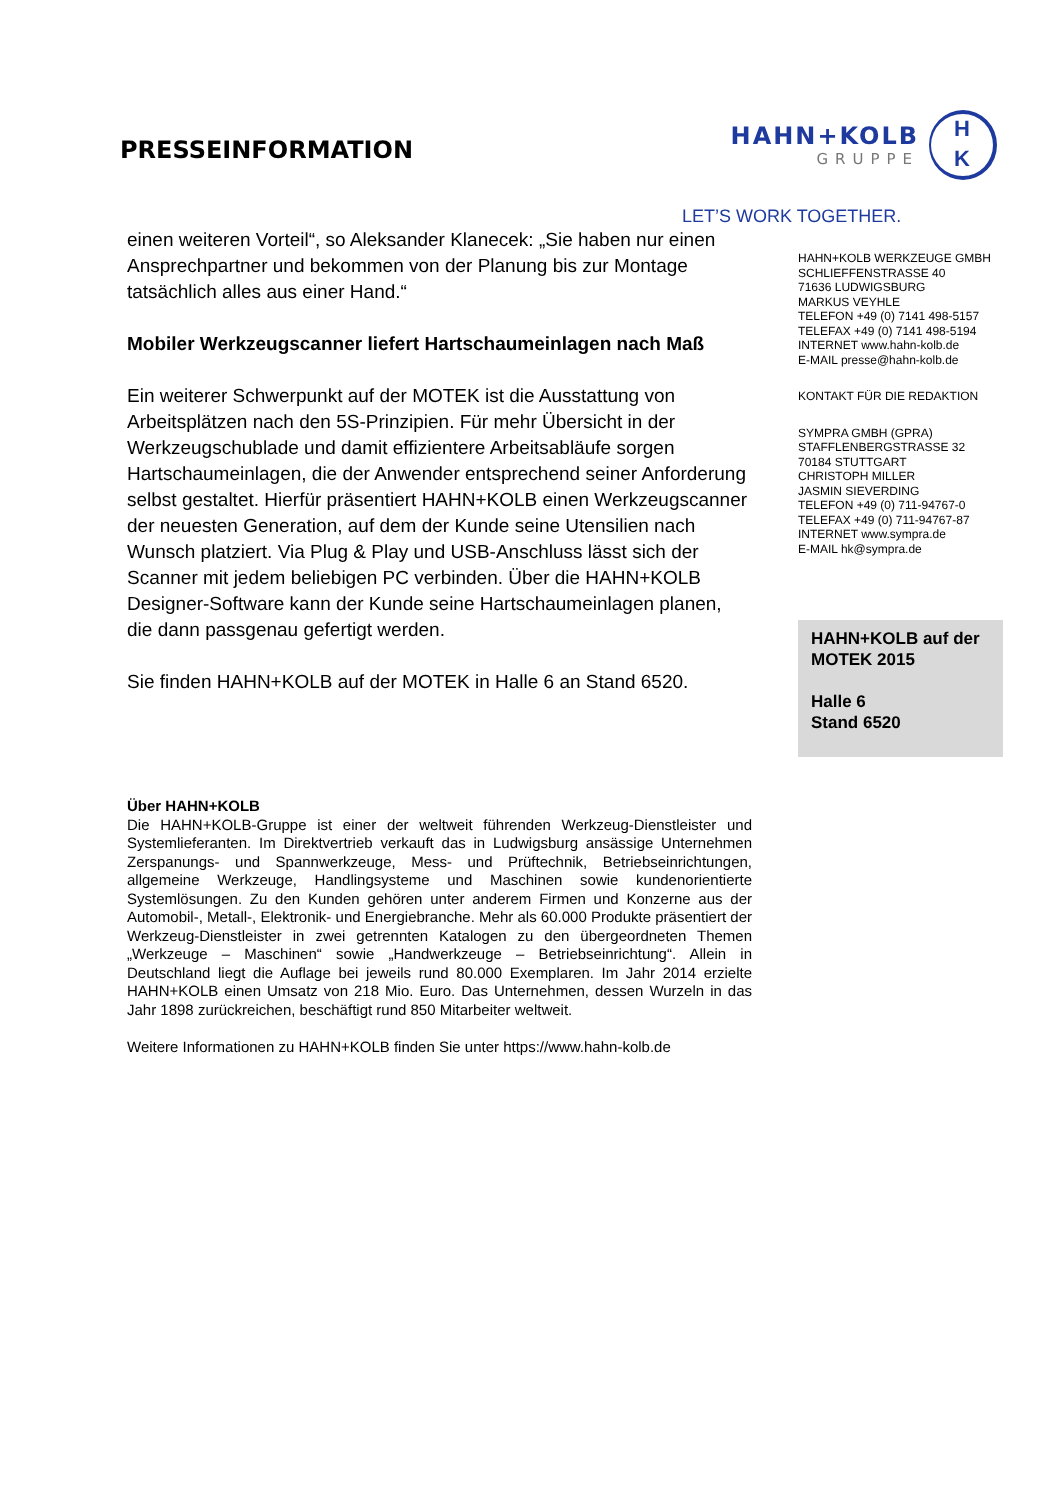PRESSEINFORMATION
HAHN+KOLB
GRUPPE
H
K
LET’S WORK TOGETHER.
einen weiteren Vorteil“, so Aleksander Klanecek: „Sie haben nur einen Ansprechpartner und bekommen von der Planung bis zur Montage tatsächlich alles aus einer Hand.“
Mobiler Werkzeugscanner liefert Hartschaumeinlagen nach Maß
Ein weiterer Schwerpunkt auf der MOTEK ist die Ausstattung von Arbeitsplätzen nach den 5S-Prinzipien. Für mehr Übersicht in der Werkzeugschublade und damit effizientere Arbeitsabläufe sorgen Hartschaumeinlagen, die der Anwender entsprechend seiner Anforderung selbst gestaltet. Hierfür präsentiert HAHN+KOLB einen Werkzeugscanner der neuesten Generation, auf dem der Kunde seine Utensilien nach Wunsch platziert. Via Plug & Play und USB-Anschluss lässt sich der Scanner mit jedem beliebigen PC verbinden. Über die HAHN+KOLB Designer-Software kann der Kunde seine Hartschaumeinlagen planen, die dann passgenau gefertigt werden.
Sie finden HAHN+KOLB auf der MOTEK in Halle 6 an Stand 6520.
HAHN+KOLB WERKZEUGE GMBH
SCHLIEFFENSTRASSE 40
71636 LUDWIGSBURG
MARKUS VEYHLE
TELEFON +49 (0) 7141 498-5157
TELEFAX +49 (0) 7141 498-5194
INTERNET www.hahn-kolb.de
E-MAIL presse@hahn-kolb.de
KONTAKT FÜR DIE REDAKTION
SYMPRA GMBH (GPRA)
STAFFLENBERGSTRASSE 32
70184 STUTTGART
CHRISTOPH MILLER
JASMIN SIEVERDING
TELEFON +49 (0) 711-94767-0
TELEFAX +49 (0) 711-94767-87
INTERNET www.sympra.de
E-MAIL hk@sympra.de
HAHN+KOLB auf der MOTEK 2015
Halle 6
Stand 6520
Über HAHN+KOLB
Die HAHN+KOLB-Gruppe ist einer der weltweit führenden Werkzeug-Dienstleister und Systemlieferanten. Im Direktvertrieb verkauft das in Ludwigsburg ansässige Unternehmen Zerspanungs- und Spannwerkzeuge, Mess- und Prüftechnik, Betriebseinrichtungen, allgemeine Werkzeuge, Handlingsysteme und Maschinen sowie kundenorientierte Systemlösungen. Zu den Kunden gehören unter anderem Firmen und Konzerne aus der Automobil-, Metall-, Elektronik- und Energiebranche. Mehr als 60.000 Produkte präsentiert der Werkzeug-Dienstleister in zwei getrennten Katalogen zu den übergeordneten Themen „Werkzeuge – Maschinen“ sowie „Handwerkzeuge – Betriebseinrichtung“. Allein in Deutschland liegt die Auflage bei jeweils rund 80.000 Exemplaren. Im Jahr 2014 erzielte HAHN+KOLB einen Umsatz von 218 Mio. Euro. Das Unternehmen, dessen Wurzeln in das Jahr 1898 zurückreichen, beschäftigt rund 850 Mitarbeiter weltweit.
Weitere Informationen zu HAHN+KOLB finden Sie unter https://www.hahn-kolb.de